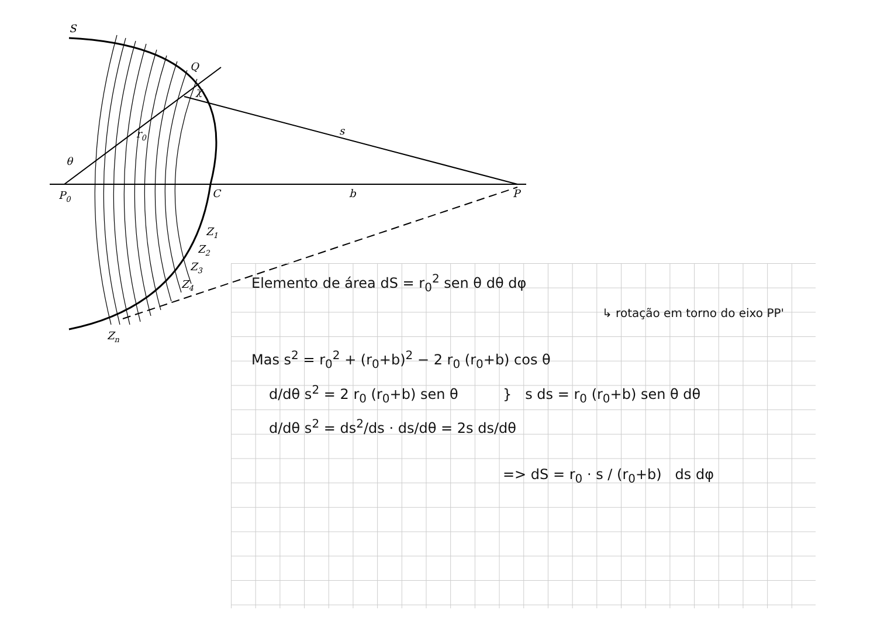S
Q
χ
r0
s
θ
P0
C
b
P
Z1
Z2
Z3
Z4
Zn
Elemento de área dS = r<sub>0</sub><sup>2</sup> sen θ dθ dφ
↳ rotação em torno do eixo PP'
Mas s<sup>2</sup> = r<sub>0</sub><sup>2</sup> + (r<sub>0</sub>+b)<sup>2</sup> − 2 r<sub>0</sub> (r<sub>0</sub>+b) cos θ
d/dθ s<sup>2</sup> = 2 r<sub>0</sub> (r<sub>0</sub>+b) sen θ } s ds = r<sub>0</sub> (r<sub>0</sub>+b) sen θ dθ
d/dθ s<sup>2</sup> = ds<sup>2</sup>/ds · ds/dθ = 2s ds/dθ
=> dS = r<sub>0</sub> · s / (r<sub>0</sub>+b) ds dφ